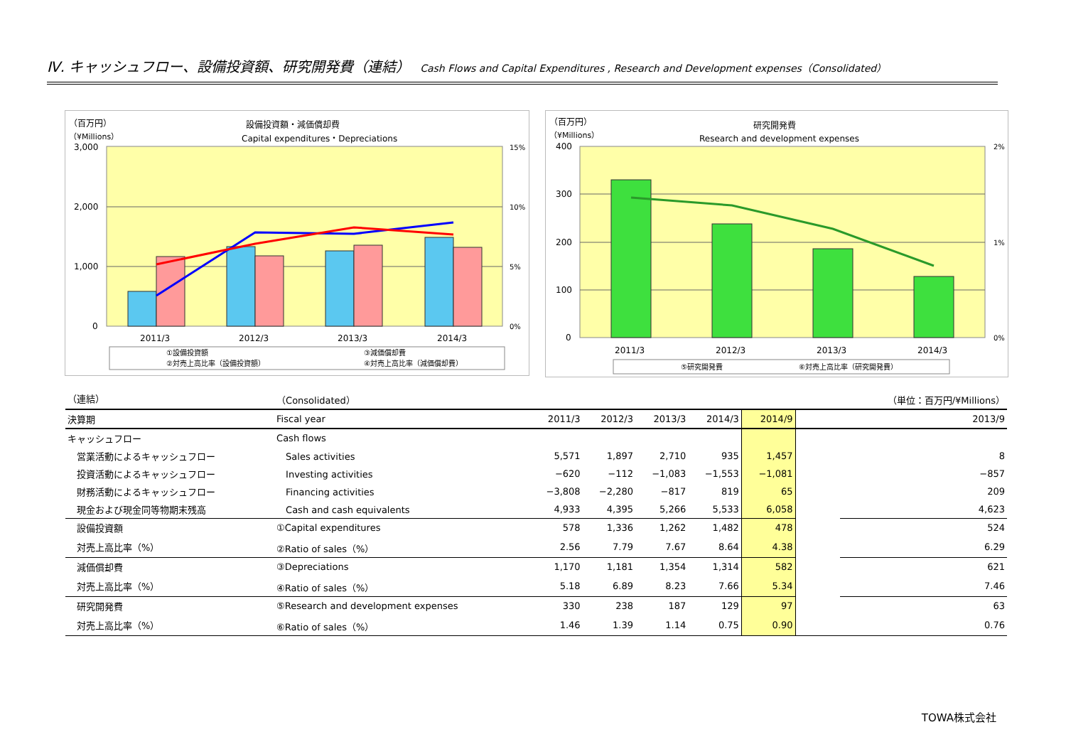Ⅳ. キャッシュフロー、設備投資額、研究開発費（連結） Cash Flows and Capital Expenditures , Research and Development expenses（Consolidated）
（百万円）
（¥Millions）
設備投資額・減価償却費
Capital expenditures・Depreciations
3,000
2,000
1,000
0
15%
10%
5%
0%
2011/3
2012/3
2013/3
2014/3
①設備投資額
③減価償却費
②対売上高比率（設備投資額）
④対売上高比率（減価償却費）
（百万円）
（¥Millions）
研究開発費
Research and development expenses
400
300
200
100
0
2%
1%
0%
2011/3
2012/3
2013/3
2014/3
⑤研究開発費
⑥対売上高比率（研究開発費）
| （連結） | （Consolidated） | | | | | | | （単位：百万円/¥Millions） |
| 決算期 | Fiscal year | 2011/3 | 2012/3 | 2013/3 | 2014/3 | 2014/9 | | 2013/9 |
| キャッシュフロー | Cash flows | | | | | | | |
| 営業活動によるキャッシュフロー | Sales activities | 5,571 | 1,897 | 2,710 | 935 | 1,457 | | 8 |
| 投資活動によるキャッシュフロー | Investing activities | −620 | −112 | −1,083 | −1,553 | −1,081 | | −857 |
| 財務活動によるキャッシュフロー | Financing activities | −3,808 | −2,280 | −817 | 819 | 65 | | 209 |
| 現金および現金同等物期末残高 | Cash and cash equivalents | 4,933 | 4,395 | 5,266 | 5,533 | 6,058 | | 4,623 |
| 設備投資額 | ①Capital expenditures | 578 | 1,336 | 1,262 | 1,482 | 478 | | 524 |
| 対売上高比率（%） | ②Ratio of sales（%） | 2.56 | 7.79 | 7.67 | 8.64 | 4.38 | | 6.29 |
| 減価償却費 | ③Depreciations | 1,170 | 1,181 | 1,354 | 1,314 | 582 | | 621 |
| 対売上高比率（%） | ④Ratio of sales（%） | 5.18 | 6.89 | 8.23 | 7.66 | 5.34 | | 7.46 |
| 研究開発費 | ⑤Research and development expenses | 330 | 238 | 187 | 129 | 97 | | 63 |
| 対売上高比率（%） | ⑥Ratio of sales（%） | 1.46 | 1.39 | 1.14 | 0.75 | 0.90 | | 0.76 |
TOWA株式会社